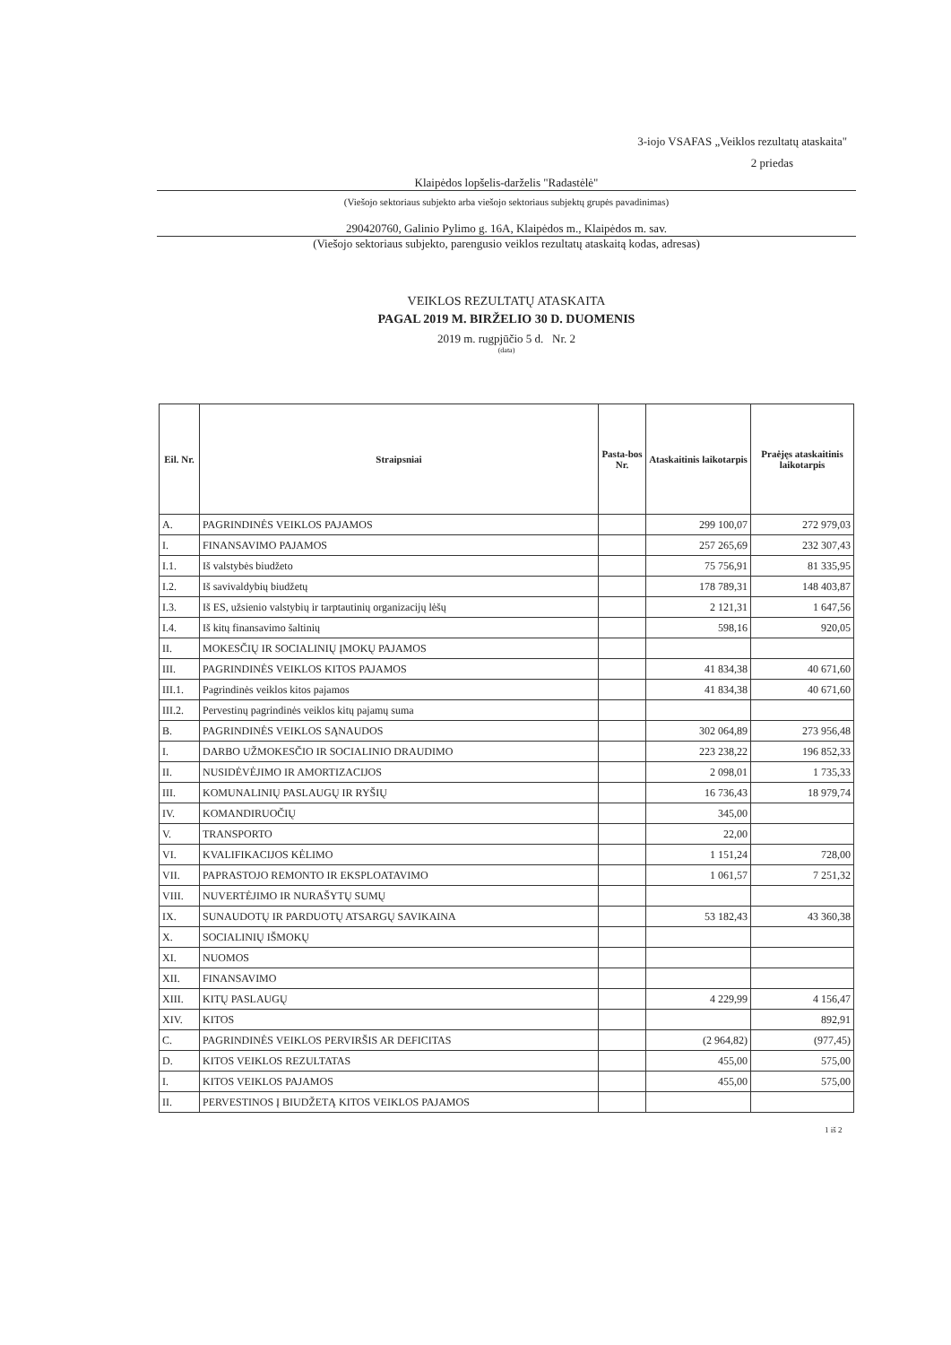3-iojo VSAFAS „Veiklos rezultatų ataskaita"
2 priedas
Klaipėdos lopšelis-darželis "Radastėlė"
(Viešojo sektoriaus subjekto arba viešojo sektoriaus subjektų grupės pavadinimas)
290420760, Galinio Pylimo g. 16A, Klaipėdos m., Klaipėdos m. sav.
(Viešojo sektoriaus subjekto, parengusio veiklos rezultatų ataskaitą kodas, adresas)
VEIKLOS REZULTATŲ ATASKAITA
PAGAL 2019 M. BIRŽELIO 30 D. DUOMENIS
2019 m. rugpjūčio 5 d. Nr. 2
(data)
| Eil. Nr. | Straipsniai | Pasta-bos Nr. | Ataskaitinis laikotarpis | Praėjęs ataskaitinis laikotarpis |
| --- | --- | --- | --- | --- |
| A. | PAGRINDINĖS VEIKLOS PAJAMOS | | 299 100,07 | 272 979,03 |
| I. | FINANSAVIMO PAJAMOS | | 257 265,69 | 232 307,43 |
| I.1. | Iš valstybės biudžeto | | 75 756,91 | 81 335,95 |
| I.2. | Iš savivaldybių biudžetų | | 178 789,31 | 148 403,87 |
| I.3. | Iš ES, užsienio valstybių ir tarptautinių organizacijų lėšų | | 2 121,31 | 1 647,56 |
| I.4. | Iš kitų finansavimo šaltinių | | 598,16 | 920,05 |
| II. | MOKESČIŲ IR SOCIALINIŲ ĮMOKŲ PAJAMOS | | | |
| III. | PAGRINDINĖS VEIKLOS KITOS PAJAMOS | | 41 834,38 | 40 671,60 |
| III.1. | Pagrindinės veiklos kitos pajamos | | 41 834,38 | 40 671,60 |
| III.2. | Pervestinų pagrindinės veiklos kitų pajamų suma | | | |
| B. | PAGRINDINĖS VEIKLOS SĄNAUDOS | | 302 064,89 | 273 956,48 |
| I. | DARBO UŽMOKESČIO IR SOCIALINIO DRAUDIMO | | 223 238,22 | 196 852,33 |
| II. | NUSIDĖVĖJIMO IR AMORTIZACIJOS | | 2 098,01 | 1 735,33 |
| III. | KOMUNALINIŲ PASLAUGŲ IR RYŠIŲ | | 16 736,43 | 18 979,74 |
| IV. | KOMANDIRUOČIŲ | | 345,00 | |
| V. | TRANSPORTO | | 22,00 | |
| VI. | KVALIFIKACIJOS KĖLIMO | | 1 151,24 | 728,00 |
| VII. | PAPRASTOJO REMONTO IR EKSPLOATAVIMO | | 1 061,57 | 7 251,32 |
| VIII. | NUVERTĖJIMO IR NURAŠYTŲ SUMŲ | | | |
| IX. | SUNAUDOTŲ IR PARDUOTŲ ATSARGŲ SAVIKAINA | | 53 182,43 | 43 360,38 |
| X. | SOCIALINIŲ IŠMOKŲ | | | |
| XI. | NUOMOS | | | |
| XII. | FINANSAVIMO | | | |
| XIII. | KITŲ PASLAUGŲ | | 4 229,99 | 4 156,47 |
| XIV. | KITOS | | | 892,91 |
| C. | PAGRINDINĖS VEIKLOS PERVIRŠIS AR DEFICITAS | | (2 964,82) | (977,45) |
| D. | KITOS VEIKLOS REZULTATAS | | 455,00 | 575,00 |
| I. | KITOS VEIKLOS PAJAMOS | | 455,00 | 575,00 |
| II. | PERVESTINOS Į BIUDŽETĄ KITOS VEIKLOS PAJAMOS | | | |
1 iš 2